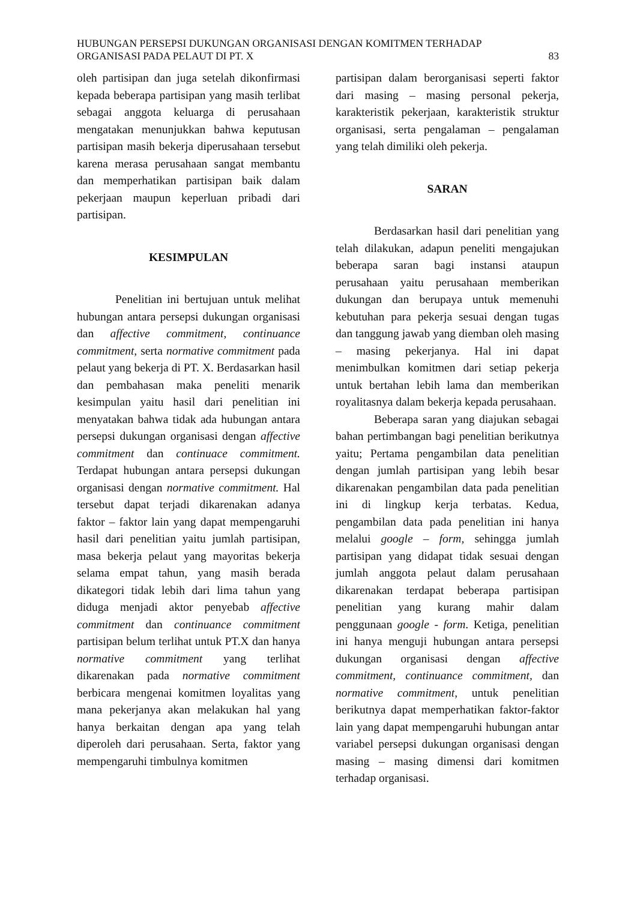HUBUNGAN PERSEPSI DUKUNGAN ORGANISASI DENGAN KOMITMEN TERHADAP
ORGANISASI PADA PELAUT DI PT. X
83
oleh partisipan dan juga setelah dikonfirmasi kepada beberapa partisipan yang masih terlibat sebagai anggota keluarga di perusahaan mengatakan menunjukkan bahwa keputusan partisipan masih bekerja diperusahaan tersebut karena merasa perusahaan sangat membantu dan memperhatikan partisipan baik dalam pekerjaan maupun keperluan pribadi dari partisipan.
KESIMPULAN
Penelitian ini bertujuan untuk melihat hubungan antara persepsi dukungan organisasi dan affective commitment, continuance commitment, serta normative commitment pada pelaut yang bekerja di PT. X. Berdasarkan hasil dan pembahasan maka peneliti menarik kesimpulan yaitu hasil dari penelitian ini menyatakan bahwa tidak ada hubungan antara persepsi dukungan organisasi dengan affective commitment dan continuace commitment. Terdapat hubungan antara persepsi dukungan organisasi dengan normative commitment. Hal tersebut dapat terjadi dikarenakan adanya faktor – faktor lain yang dapat mempengaruhi hasil dari penelitian yaitu jumlah partisipan, masa bekerja pelaut yang mayoritas bekerja selama empat tahun, yang masih berada dikategori tidak lebih dari lima tahun yang diduga menjadi aktor penyebab affective commitment dan continuance commitment partisipan belum terlihat untuk PT.X dan hanya normative commitment yang terlihat dikarenakan pada normative commitment berbicara mengenai komitmen loyalitas yang mana pekerjanya akan melakukan hal yang hanya berkaitan dengan apa yang telah diperoleh dari perusahaan. Serta, faktor yang mempengaruhi timbulnya komitmen
partisipan dalam berorganisasi seperti faktor dari masing – masing personal pekerja, karakteristik pekerjaan, karakteristik struktur organisasi, serta pengalaman – pengalaman yang telah dimiliki oleh pekerja.
SARAN
Berdasarkan hasil dari penelitian yang telah dilakukan, adapun peneliti mengajukan beberapa saran bagi instansi ataupun perusahaan yaitu perusahaan memberikan dukungan dan berupaya untuk memenuhi kebutuhan para pekerja sesuai dengan tugas dan tanggung jawab yang diemban oleh masing – masing pekerjanya. Hal ini dapat menimbulkan komitmen dari setiap pekerja untuk bertahan lebih lama dan memberikan royalitasnya dalam bekerja kepada perusahaan.
Beberapa saran yang diajukan sebagai bahan pertimbangan bagi penelitian berikutnya yaitu; Pertama pengambilan data penelitian dengan jumlah partisipan yang lebih besar dikarenakan pengambilan data pada penelitian ini di lingkup kerja terbatas. Kedua, pengambilan data pada penelitian ini hanya melalui google – form, sehingga jumlah partisipan yang didapat tidak sesuai dengan jumlah anggota pelaut dalam perusahaan dikarenakan terdapat beberapa partisipan penelitian yang kurang mahir dalam penggunaan google - form. Ketiga, penelitian ini hanya menguji hubungan antara persepsi dukungan organisasi dengan affective commitment, continuance commitment, dan normative commitment, untuk penelitian berikutnya dapat memperhatikan faktor-faktor lain yang dapat mempengaruhi hubungan antar variabel persepsi dukungan organisasi dengan masing – masing dimensi dari komitmen terhadap organisasi.